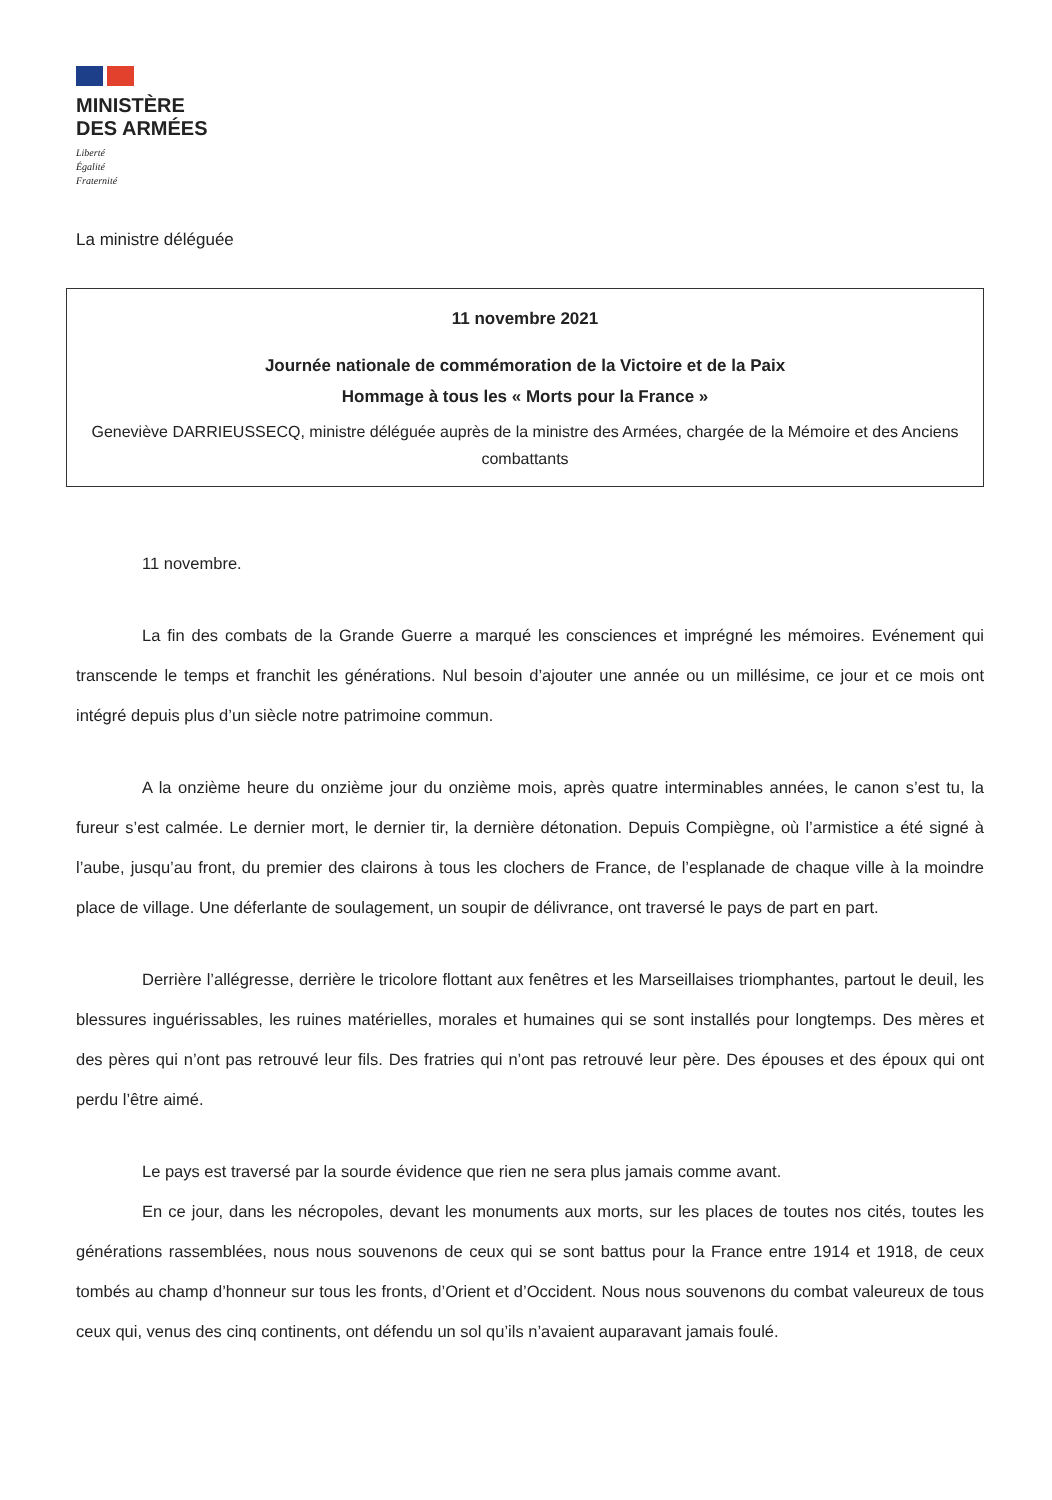MINISTÈRE
DES ARMÉES
Liberté
Égalité
Fraternité
La ministre déléguée
11 novembre 2021
Journée nationale de commémoration de la Victoire et de la Paix
Hommage à tous les « Morts pour la France »
Geneviève DARRIEUSSECQ, ministre déléguée auprès de la ministre des Armées, chargée de la Mémoire et des Anciens combattants
11 novembre.
La fin des combats de la Grande Guerre a marqué les consciences et imprégné les mémoires. Evénement qui transcende le temps et franchit les générations. Nul besoin d’ajouter une année ou un millésime, ce jour et ce mois ont intégré depuis plus d’un siècle notre patrimoine commun.
A la onzième heure du onzième jour du onzième mois, après quatre interminables années, le canon s’est tu, la fureur s’est calmée. Le dernier mort, le dernier tir, la dernière détonation. Depuis Compiègne, où l’armistice a été signé à l’aube, jusqu’au front, du premier des clairons à tous les clochers de France, de l’esplanade de chaque ville à la moindre place de village. Une déferlante de soulagement, un soupir de délivrance, ont traversé le pays de part en part.
Derrière l’allégresse, derrière le tricolore flottant aux fenêtres et les Marseillaises triomphantes, partout le deuil, les blessures inguérissables, les ruines matérielles, morales et humaines qui se sont installés pour longtemps. Des mères et des pères qui n’ont pas retrouvé leur fils. Des fratries qui n’ont pas retrouvé leur père. Des épouses et des époux qui ont perdu l’être aimé.
Le pays est traversé par la sourde évidence que rien ne sera plus jamais comme avant.
En ce jour, dans les nécropoles, devant les monuments aux morts, sur les places de toutes nos cités, toutes les générations rassemblées, nous nous souvenons de ceux qui se sont battus pour la France entre 1914 et 1918, de ceux tombés au champ d’honneur sur tous les fronts, d’Orient et d’Occident. Nous nous souvenons du combat valeureux de tous ceux qui, venus des cinq continents, ont défendu un sol qu’ils n’avaient auparavant jamais foulé.